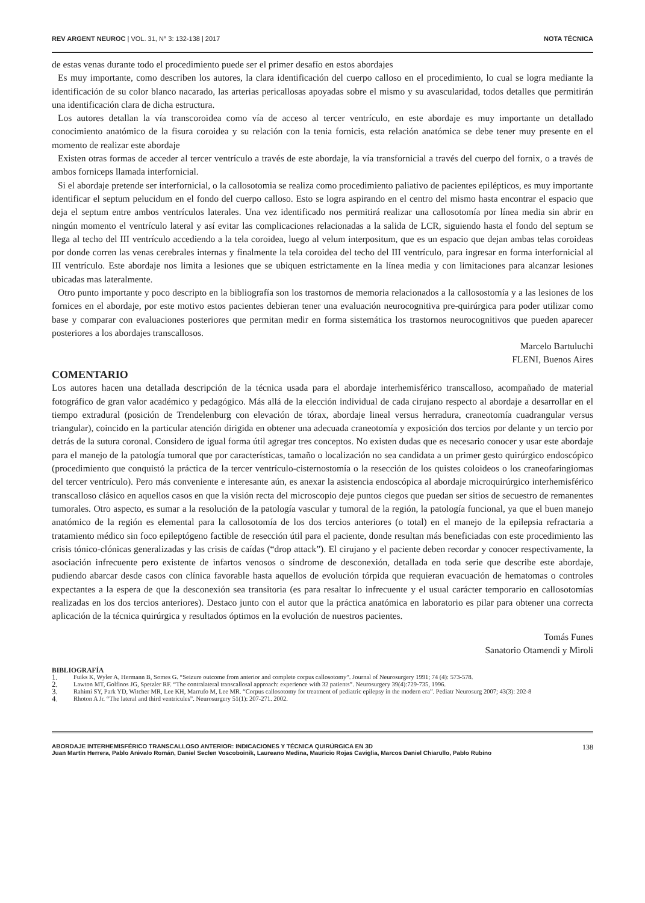REV ARGENT NEUROC | VOL. 31, N° 3: 132-138 | 2017
NOTA TÉCNICA
de estas venas durante todo el procedimiento puede ser el primer desafío en estos abordajes
Es muy importante, como describen los autores, la clara identificación del cuerpo calloso en el procedimiento, lo cual se logra mediante la identificación de su color blanco nacarado, las arterias pericallosas apoyadas sobre el mismo y su avascularidad, todos detalles que permitirán una identificación clara de dicha estructura.
Los autores detallan la vía transcoroidea como vía de acceso al tercer ventrículo, en este abordaje es muy importante un detallado conocimiento anatómico de la fisura coroidea y su relación con la tenia fornicis, esta relación anatómica se debe tener muy presente en el momento de realizar este abordaje
Existen otras formas de acceder al tercer ventrículo a través de este abordaje, la vía transfornicial a través del cuerpo del fornix, o a través de ambos forniceps llamada interfornicial.
Si el abordaje pretende ser interfornicial, o la callosotomia se realiza como procedimiento paliativo de pacientes epilépticos, es muy importante identificar el septum pelucidum en el fondo del cuerpo calloso. Esto se logra aspirando en el centro del mismo hasta encontrar el espacio que deja el septum entre ambos ventrículos laterales. Una vez identificado nos permitirá realizar una callosotomía por línea media sin abrir en ningún momento el ventrículo lateral y así evitar las complicaciones relacionadas a la salida de LCR, siguiendo hasta el fondo del septum se llega al techo del III ventrículo accediendo a la tela coroidea, luego al velum interpositum, que es un espacio que dejan ambas telas coroideas por donde corren las venas cerebrales internas y finalmente la tela coroidea del techo del III ventrículo, para ingresar en forma interfornicial al III ventrículo. Este abordaje nos limita a lesiones que se ubiquen estrictamente en la línea media y con limitaciones para alcanzar lesiones ubicadas mas lateralmente.
Otro punto importante y poco descripto en la bibliografía son los trastornos de memoria relacionados a la callosostomía y a las lesiones de los fornices en el abordaje, por este motivo estos pacientes debieran tener una evaluación neurocognitiva pre-quirúrgica para poder utilizar como base y comparar con evaluaciones posteriores que permitan medir en forma sistemática los trastornos neurocognitivos que pueden aparecer posteriores a los abordajes transcallosos.
Marcelo Bartuluchi
FLENI, Buenos Aires
COMENTARIO
Los autores hacen una detallada descripción de la técnica usada para el abordaje interhemisférico transcalloso, acompañado de material fotográfico de gran valor académico y pedagógico. Más allá de la elección individual de cada cirujano respecto al abordaje a desarrollar en el tiempo extradural (posición de Trendelenburg con elevación de tórax, abordaje lineal versus herradura, craneotomía cuadrangular versus triangular), coincido en la particular atención dirigida en obtener una adecuada craneotomía y exposición dos tercios por delante y un tercio por detrás de la sutura coronal. Considero de igual forma útil agregar tres conceptos. No existen dudas que es necesario conocer y usar este abordaje para el manejo de la patología tumoral que por características, tamaño o localización no sea candidata a un primer gesto quirúrgico endoscópico (procedimiento que conquistó la práctica de la tercer ventrículo-cisternostomía o la resección de los quistes coloideos o los craneofaringiomas del tercer ventrículo). Pero más conveniente e interesante aún, es anexar la asistencia endoscópica al abordaje microquirúrgico interhemisférico transcalloso clásico en aquellos casos en que la visión recta del microscopio deje puntos ciegos que puedan ser sitios de secuestro de remanentes tumorales. Otro aspecto, es sumar a la resolución de la patología vascular y tumoral de la región, la patología funcional, ya que el buen manejo anatómico de la región es elemental para la callosotomía de los dos tercios anteriores (o total) en el manejo de la epilepsia refractaria a tratamiento médico sin foco epileptógeno factible de resección útil para el paciente, donde resultan más beneficiadas con este procedimiento las crisis tónico-clónicas generalizadas y las crisis de caídas (“drop attack”). El cirujano y el paciente deben recordar y conocer respectivamente, la asociación infrecuente pero existente de infartos venosos o síndrome de desconexión, detallada en toda serie que describe este abordaje, pudiendo abarcar desde casos con clínica favorable hasta aquellos de evolución tórpida que requieran evacuación de hematomas o controles expectantes a la espera de que la desconexión sea transitoria (es para resaltar lo infrecuente y el usual carácter temporario en callosotomías realizadas en los dos tercios anteriores). Destaco junto con el autor que la práctica anatómica en laboratorio es pilar para obtener una correcta aplicación de la técnica quirúrgica y resultados óptimos en la evolución de nuestros pacientes.
Tomás Funes
Sanatorio Otamendi y Miroli
BIBLIOGRAFÍA
1. Fuiks K, Wyler A, Hermann B, Somes G. “Seizure outcome from anterior and complete corpus callosotomy”. Journal of Neurosurgery 1991; 74 (4): 573-578.
2. Lawton MT, Golfinos JG, Spetzler RF. “The contralateral transcallosal approach: experience with 32 patients”. Neurosurgery 39(4):729-735, 1996.
3. Rahimi SY, Park YD, Witcher MR, Lee KH, Marrufo M, Lee MR. “Corpus callosotomy for treatment of pediatric epilepsy in the modern era”. Pediatr Neurosurg 2007; 43(3): 202-8
4. Rhoton A Jr. “The lateral and third ventricules”. Neurosurgery 51(1): 207-271. 2002.
ABORDAJE INTERHEMISFÉRICO TRANSCALLOSO ANTERIOR: INDICACIONES Y TÉCNICA QUIRÚRGICA EN 3D
Juan Martín Herrera, Pablo Arévalo Román, Daniel Seclen Voscoboinik, Laureano Medina, Mauricio Rojas Caviglia, Marcos Daniel Chiarullo, Pablo Rubino
138